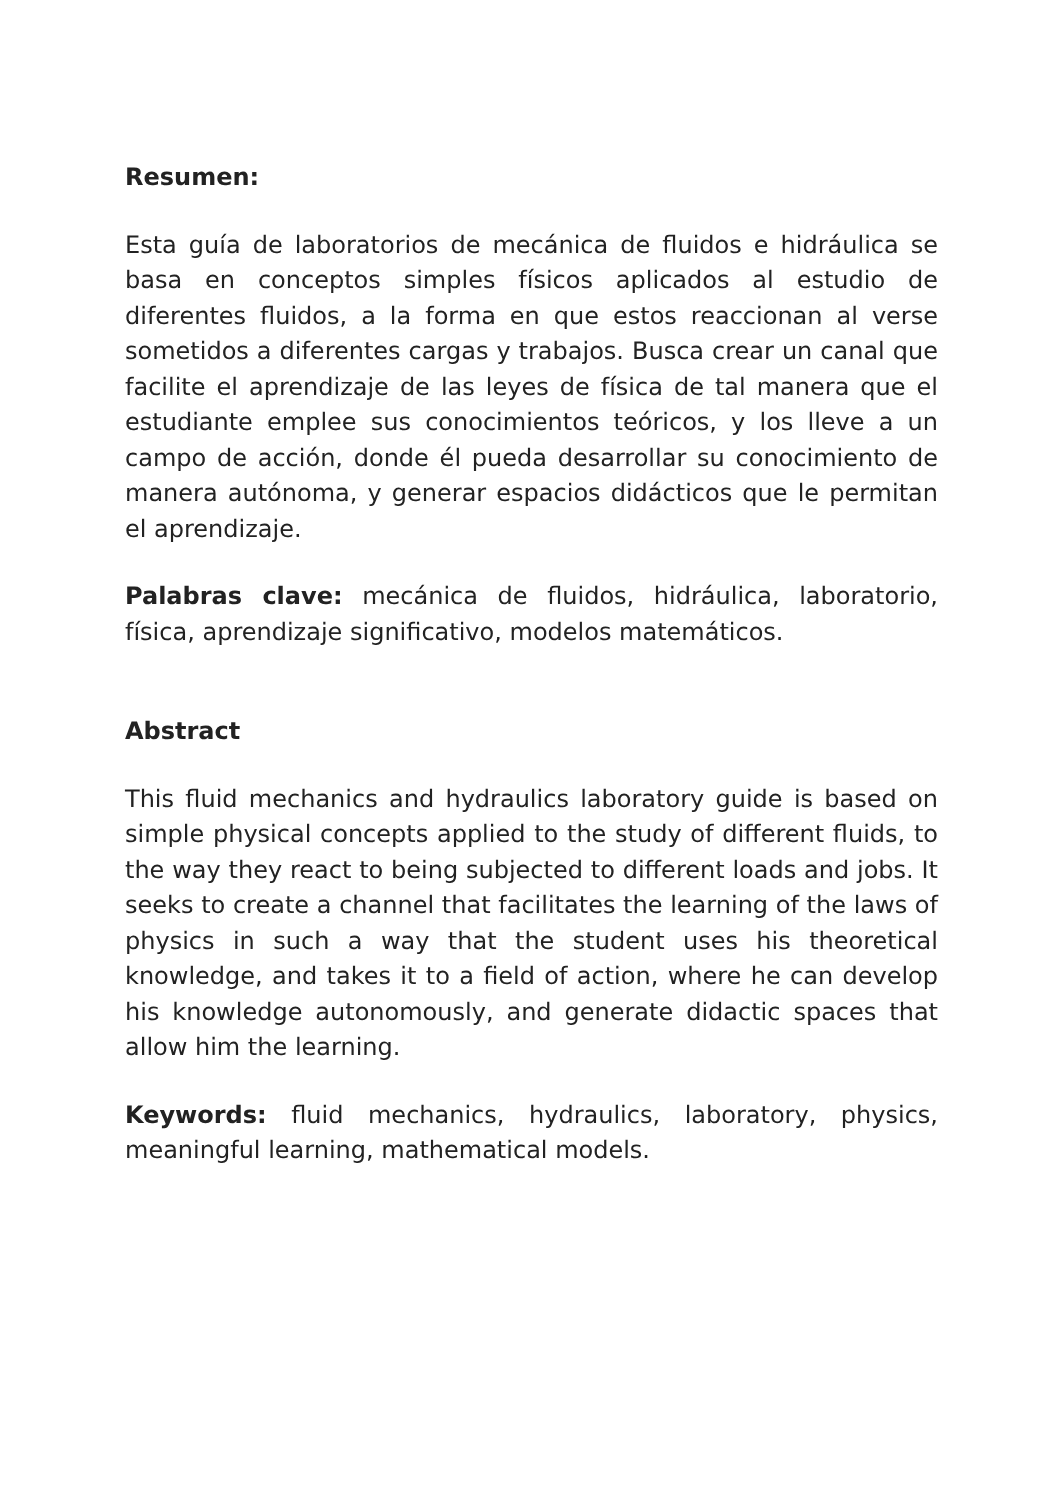Resumen:
Esta guía de laboratorios de mecánica de fluidos e hidráulica se basa en conceptos simples físicos aplicados al estudio de diferentes fluidos, a la forma en que estos reaccionan al verse sometidos a diferentes cargas y trabajos. Busca crear un canal que facilite el aprendizaje de las leyes de física de tal manera que el estudiante emplee sus conocimientos teóricos, y los lleve a un campo de acción, donde él pueda desarrollar su conocimiento de manera autónoma, y generar espacios didácticos que le permitan el aprendizaje.
Palabras clave: mecánica de fluidos, hidráulica, laboratorio, física, aprendizaje significativo, modelos matemáticos.
Abstract
This fluid mechanics and hydraulics laboratory guide is based on simple physical concepts applied to the study of different fluids, to the way they react to being subjected to different loads and jobs. It seeks to create a channel that facilitates the learning of the laws of physics in such a way that the student uses his theoretical knowledge, and takes it to a field of action, where he can develop his knowledge autonomously, and generate didactic spaces that allow him the learning.
Keywords: fluid mechanics, hydraulics, laboratory, physics, meaningful learning, mathematical models.